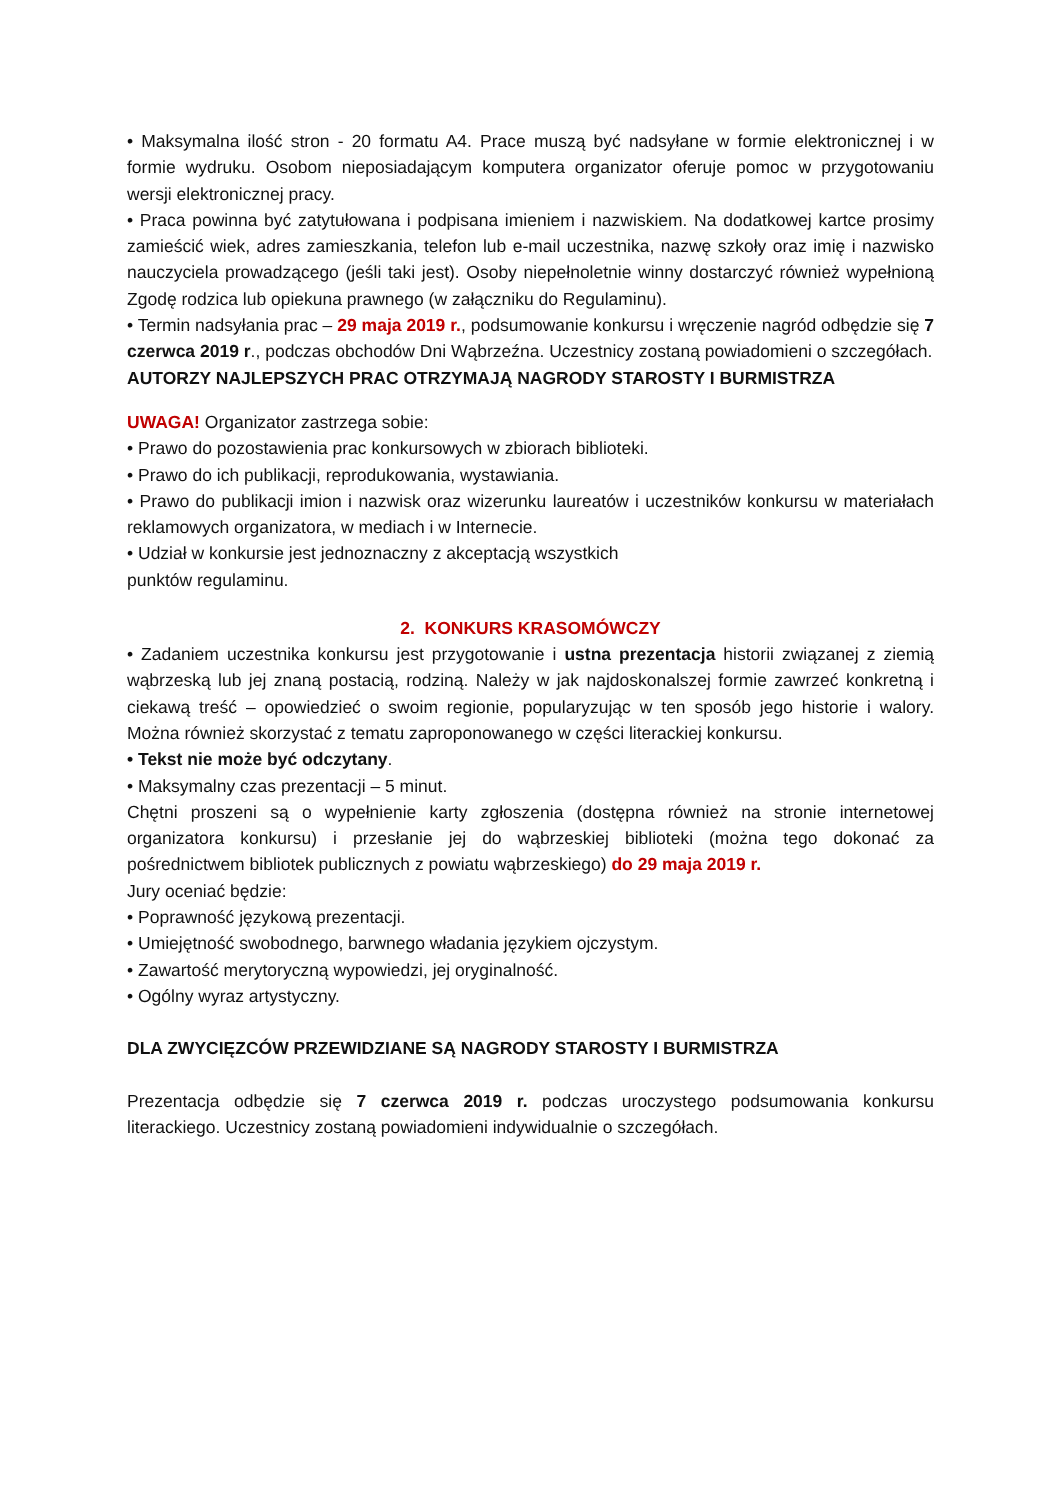• Maksymalna ilość stron - 20 formatu A4. Prace muszą być nadsyłane w formie elektronicznej i w formie wydruku. Osobom nieposiadającym komputera organizator oferuje pomoc w przygotowaniu wersji elektronicznej pracy.
• Praca powinna być zatytułowana i podpisana imieniem i nazwiskiem. Na dodatkowej kartce prosimy zamieścić wiek, adres zamieszkania, telefon lub e-mail uczestnika, nazwę szkoły oraz imię i nazwisko nauczyciela prowadzącego (jeśli taki jest). Osoby niepełnoletnie winny dostarczyć również wypełnioną Zgodę rodzica lub opiekuna prawnego (w załączniku do Regulaminu).
• Termin nadsyłania prac – 29 maja 2019 r., podsumowanie konkursu i wręczenie nagród odbędzie się 7 czerwca 2019 r., podczas obchodów Dni Wąbrzeźna. Uczestnicy zostaną powiadomieni o szczegółach.
AUTORZY NAJLEPSZYCH PRAC OTRZYMAJĄ NAGRODY STAROSTY I BURMISTRZA
UWAGA! Organizator zastrzega sobie:
• Prawo do pozostawienia prac konkursowych w zbiorach biblioteki.
• Prawo do ich publikacji, reprodukowania, wystawiania.
• Prawo do publikacji imion i nazwisk oraz wizerunku laureatów i uczestników konkursu w materiałach reklamowych organizatora, w mediach i w Internecie.
• Udział w konkursie jest jednoznaczny z akceptacją wszystkich
punktów regulaminu.
2. KONKURS KRASOMÓWCZY
• Zadaniem uczestnika konkursu jest przygotowanie i ustna prezentacja historii związanej z ziemią wąbrzeską lub jej znaną postacią, rodziną. Należy w jak najdoskonalszej formie zawrzeć konkretną i ciekawą treść – opowiedzieć o swoim regionie, popularyzując w ten sposób jego historie i walory. Można również skorzystać z tematu zaproponowanego w części literackiej konkursu.
• Tekst nie może być odczytany.
• Maksymalny czas prezentacji – 5 minut.
Chętni proszeni są o wypełnienie karty zgłoszenia (dostępna również na stronie internetowej organizatora konkursu) i przesłanie jej do wąbrzeskiej biblioteki (można tego dokonać za pośrednictwem bibliotek publicznych z powiatu wąbrzeskiego) do 29 maja 2019 r.
Jury oceniać będzie:
• Poprawność językową prezentacji.
• Umiejętność swobodnego, barwnego władania językiem ojczystym.
• Zawartość merytoryczną wypowiedzi, jej oryginalność.
• Ogólny wyraz artystyczny.
DLA ZWYCIĘZCÓW PRZEWIDZIANE SĄ NAGRODY STAROSTY I BURMISTRZA
Prezentacja odbędzie się 7 czerwca 2019 r. podczas uroczystego podsumowania konkursu literackiego. Uczestnicy zostaną powiadomieni indywidualnie o szczegółach.